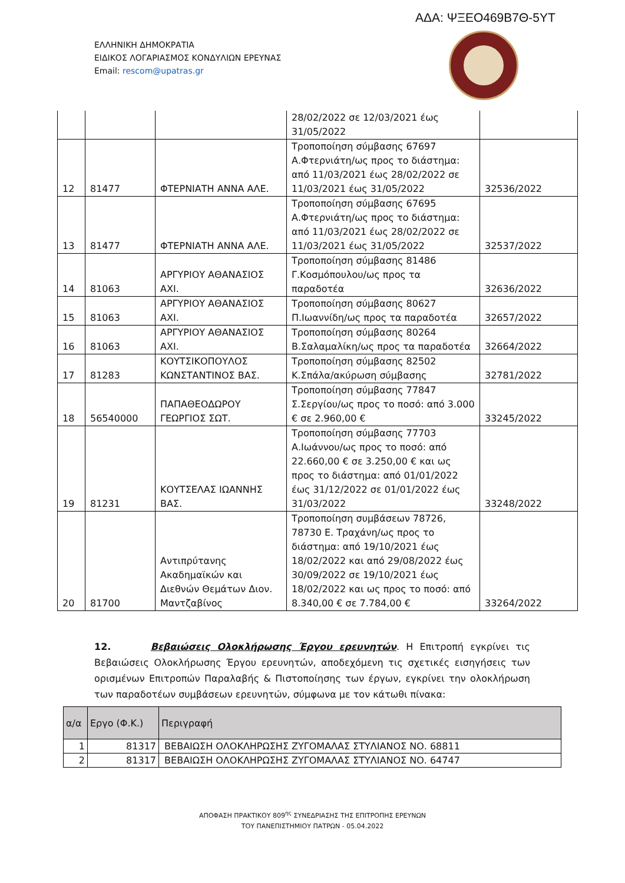ΑΔΑ: ΨΞΕΟ469Β7Θ-5ΥΤ
ΕΛΛΗΝΙΚΗ ΔΗΜΟΚΡΑΤΙΑ
ΕΙΔΙΚΟΣ ΛΟΓΑΡΙΑΣΜΟΣ ΚΟΝΔΥΛΙΩΝ ΕΡΕΥΝΑΣ
Email: rescom@upatras.gr
| | | | 28/02/2022 σε 12/03/2021 έως 31/05/2022 | |
| 12 | 81477 | ΦΤΕΡΝΙΑΤΗ ΑΝΝΑ ΑΛΕ. | Τροποποίηση σύμβασης 67697 Α.Φτερνιάτη/ως προς το διάστημα: από 11/03/2021 έως 28/02/2022 σε 11/03/2021 έως 31/05/2022 | 32536/2022 |
| 13 | 81477 | ΦΤΕΡΝΙΑΤΗ ΑΝΝΑ ΑΛΕ. | Τροποποίηση σύμβασης 67695 Α.Φτερνιάτη/ως προς το διάστημα: από 11/03/2021 έως 28/02/2022 σε 11/03/2021 έως 31/05/2022 | 32537/2022 |
| 14 | 81063 | ΑΡΓΥΡΙΟΥ ΑΘΑΝΑΣΙΟΣ ΑΧΙ. | Τροποποίηση σύμβασης 81486 Γ.Κοσμόπουλου/ως προς τα παραδοτέα | 32636/2022 |
| 15 | 81063 | ΑΡΓΥΡΙΟΥ ΑΘΑΝΑΣΙΟΣ ΑΧΙ. | Τροποποίηση σύμβασης 80627 Π.Ιωαννίδη/ως προς τα παραδοτέα | 32657/2022 |
| 16 | 81063 | ΑΡΓΥΡΙΟΥ ΑΘΑΝΑΣΙΟΣ ΑΧΙ. | Τροποποίηση σύμβασης 80264 Β.Σαλαμαλίκη/ως προς τα παραδοτέα | 32664/2022 |
| 17 | 81283 | ΚΟΥΤΣΙΚΟΠΟΥΛΟΣ ΚΩΝΣΤΑΝΤΙΝΟΣ ΒΑΣ. | Τροποποίηση σύμβασης 82502 Κ.Σπάλα/ακύρωση σύμβασης | 32781/2022 |
| 18 | 56540000 | ΠΑΠΑΘΕΟΔΩΡΟΥ ΓΕΩΡΓΙΟΣ ΣΩΤ. | Τροποποίηση σύμβασης 77847 Σ.Σεργίου/ως προς το ποσό: από 3.000 € σε 2.960,00 € | 33245/2022 |
| 19 | 81231 | ΚΟΥΤΣΕΛΑΣ ΙΩΑΝΝΗΣ ΒΑΣ. | Τροποποίηση σύμβασης 77703 Α.Ιωάννου/ως προς το ποσό: από 22.660,00 € σε 3.250,00 € και ως προς το διάστημα: από 01/01/2022 έως 31/12/2022 σε 01/01/2022 έως 31/03/2022 | 33248/2022 |
| 20 | 81700 | Αντιπρύτανης Ακαδημαϊκών και Διεθνών Θεμάτων Διον. Μαντζαβίνος | Τροποποίηση συμβάσεων 78726, 78730 Ε. Τραχάνη/ως προς το διάστημα: από 19/10/2021 έως 18/02/2022 και από 29/08/2022 έως 30/09/2022 σε 19/10/2021 έως 18/02/2022 και ως προς το ποσό: από 8.340,00 € σε 7.784,00 € | 33264/2022 |
12. Βεβαιώσεις Ολοκλήρωσης Έργου ερευνητών. Η Επιτροπή εγκρίνει τις Βεβαιώσεις Ολοκλήρωσης Έργου ερευνητών, αποδεχόμενη τις σχετικές εισηγήσεις των ορισμένων Επιτροπών Παραλαβής & Πιστοποίησης των έργων, εγκρίνει την ολοκλήρωση των παραδοτέων συμβάσεων ερευνητών, σύμφωνα με τον κάτωθι πίνακα:
| α/α | Εργο (Φ.Κ.) | Περιγραφή |
| --- | --- | --- |
| 1 | 81317 | ΒΕΒΑΙΩΣΗ ΟΛΟΚΛΗΡΩΣΗΣ ΖΥΓΟΜΑΛΑΣ ΣΤΥΛΙΑΝΟΣ ΝΟ. 68811 |
| 2 | 81317 | ΒΕΒΑΙΩΣΗ ΟΛΟΚΛΗΡΩΣΗΣ ΖΥΓΟΜΑΛΑΣ ΣΤΥΛΙΑΝΟΣ ΝΟ. 64747 |
ΑΠΟΦΑΣΗ ΠΡΑΚΤΙΚΟΥ 809<sup>ης</sup> ΣΥΝΕΔΡΙΑΣΗΣ ΤΗΣ ΕΠΙΤΡΟΠΗΣ ΕΡΕΥΝΩΝ
ΤΟΥ ΠΑΝΕΠΙΣΤΗΜΙΟΥ ΠΑΤΡΩΝ - 05.04.2022